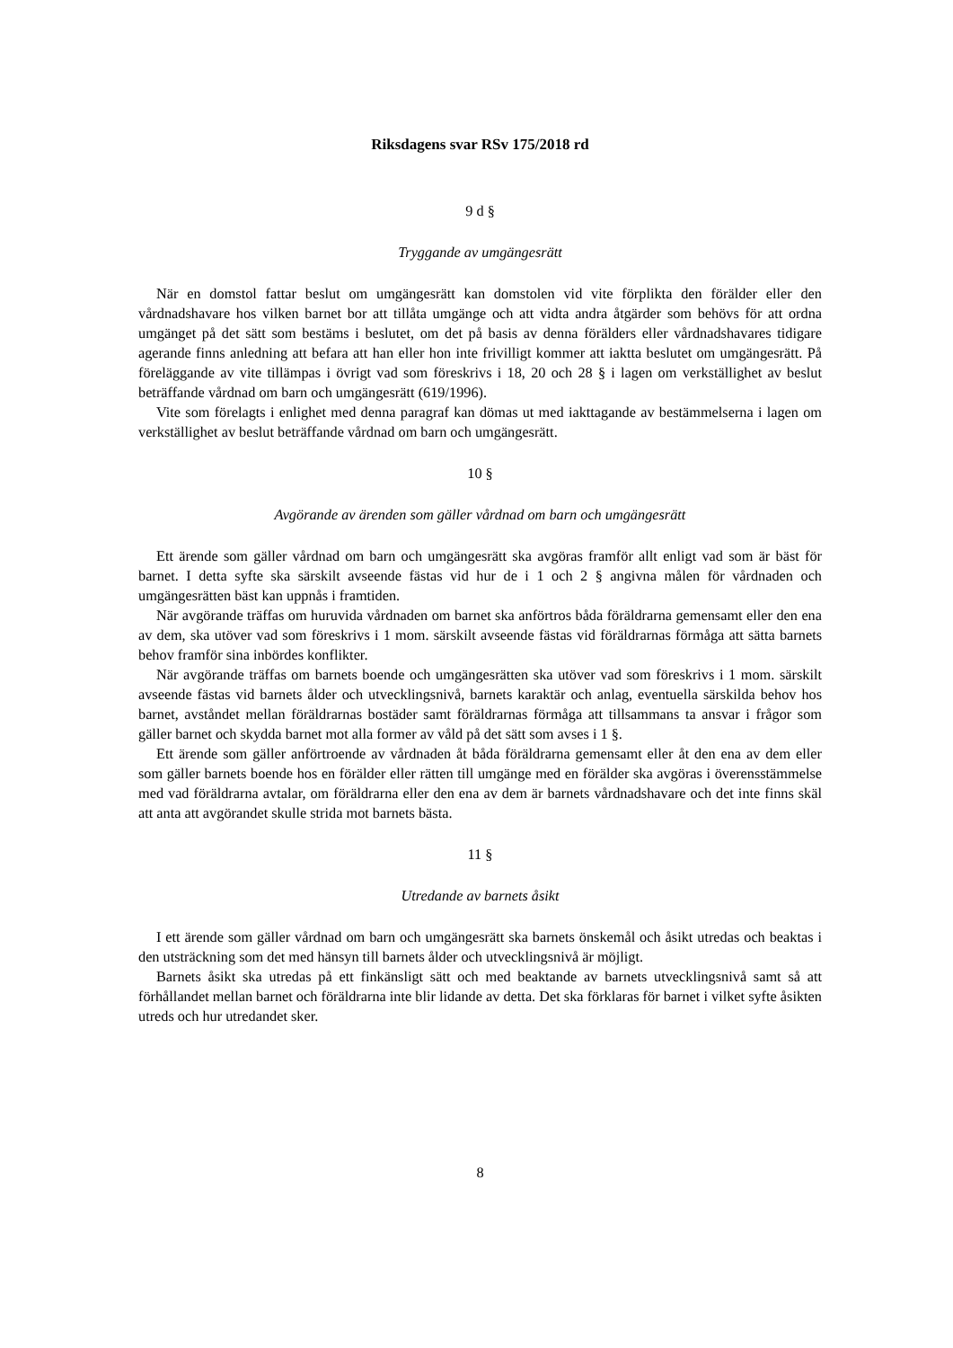Riksdagens svar RSv 175/2018 rd
9 d §
Tryggande av umgängesrätt
När en domstol fattar beslut om umgängesrätt kan domstolen vid vite förplikta den förälder eller den vårdnadshavare hos vilken barnet bor att tillåta umgänge och att vidta andra åtgärder som behövs för att ordna umgänget på det sätt som bestäms i beslutet, om det på basis av denna förälders eller vårdnadshavares tidigare agerande finns anledning att befara att han eller hon inte frivilligt kommer att iaktta beslutet om umgängesrätt. På föreläggande av vite tillämpas i övrigt vad som föreskrivs i 18, 20 och 28 § i lagen om verkställighet av beslut beträffande vårdnad om barn och umgängesrätt (619/1996).
Vite som förelagts i enlighet med denna paragraf kan dömas ut med iakttagande av bestämmelserna i lagen om verkställighet av beslut beträffande vårdnad om barn och umgängesrätt.
10 §
Avgörande av ärenden som gäller vårdnad om barn och umgängesrätt
Ett ärende som gäller vårdnad om barn och umgängesrätt ska avgöras framför allt enligt vad som är bäst för barnet. I detta syfte ska särskilt avseende fästas vid hur de i 1 och 2 § angivna målen för vårdnaden och umgängesrätten bäst kan uppnås i framtiden.
När avgörande träffas om huruvida vårdnaden om barnet ska anförtros båda föräldrarna gemensamt eller den ena av dem, ska utöver vad som föreskrivs i 1 mom. särskilt avseende fästas vid föräldrarnas förmåga att sätta barnets behov framför sina inbördes konflikter.
När avgörande träffas om barnets boende och umgängesrätten ska utöver vad som föreskrivs i 1 mom. särskilt avseende fästas vid barnets ålder och utvecklingsnivå, barnets karaktär och anlag, eventuella särskilda behov hos barnet, avståndet mellan föräldrarnas bostäder samt föräldrarnas förmåga att tillsammans ta ansvar i frågor som gäller barnet och skydda barnet mot alla former av våld på det sätt som avses i 1 §.
Ett ärende som gäller anförtroende av vårdnaden åt båda föräldrarna gemensamt eller åt den ena av dem eller som gäller barnets boende hos en förälder eller rätten till umgänge med en förälder ska avgöras i överensstämmelse med vad föräldrarna avtalar, om föräldrarna eller den ena av dem är barnets vårdnadshavare och det inte finns skäl att anta att avgörandet skulle strida mot barnets bästa.
11 §
Utredande av barnets åsikt
I ett ärende som gäller vårdnad om barn och umgängesrätt ska barnets önskemål och åsikt utredas och beaktas i den utsträckning som det med hänsyn till barnets ålder och utvecklingsnivå är möjligt.
Barnets åsikt ska utredas på ett finkänsligt sätt och med beaktande av barnets utvecklingsnivå samt så att förhållandet mellan barnet och föräldrarna inte blir lidande av detta. Det ska förklaras för barnet i vilket syfte åsikten utreds och hur utredandet sker.
8